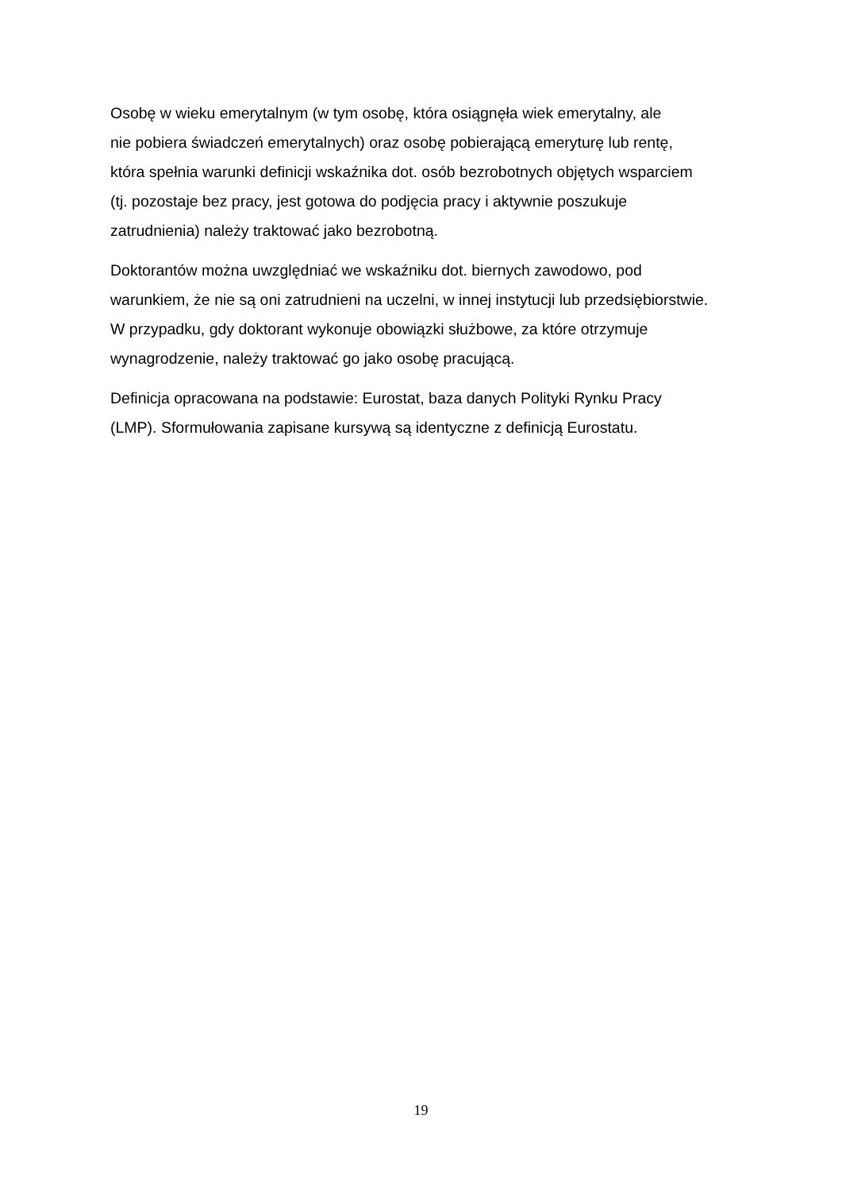Osobę w wieku emerytalnym (w tym osobę, która osiągnęła wiek emerytalny, ale
nie pobiera świadczeń emerytalnych) oraz osobę pobierającą emeryturę lub rentę,
która spełnia warunki definicji wskaźnika dot. osób bezrobotnych objętych wsparciem
(tj. pozostaje bez pracy, jest gotowa do podjęcia pracy i aktywnie poszukuje
zatrudnienia) należy traktować jako bezrobotną.
Doktorantów można uwzględniać we wskaźniku dot. biernych zawodowo, pod
warunkiem, że nie są oni zatrudnieni na uczelni, w innej instytucji lub przedsiębiorstwie.
W przypadku, gdy doktorant wykonuje obowiązki służbowe, za które otrzymuje
wynagrodzenie, należy traktować go jako osobę pracującą.
Definicja opracowana na podstawie: Eurostat, baza danych Polityki Rynku Pracy
(LMP). Sformułowania zapisane kursywą są identyczne z definicją Eurostatu.
19